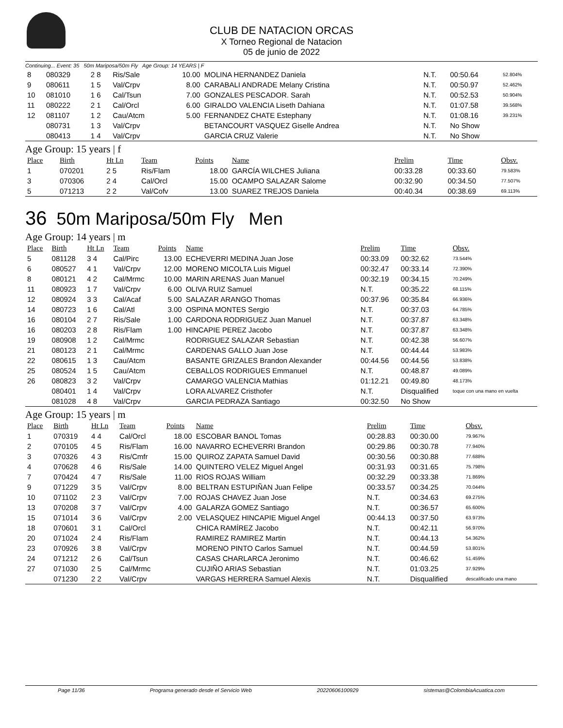CLUB DE NATACION ORCAS
X Torneo Regional de Natacion
05 de junio de 2022
Continuing... Event: 35 50m Mariposa/50m Fly Age Group: 14 YEARS | F
| 8 | 080329 | 2 8 | Ris/Sale | 10.00 | MOLINA HERNANDEZ Daniela | N.T. | 00:50.64 | 52.804% |
| 9 | 080611 | 1 5 | Val/Crpv | 8.00 | CARABALI ANDRADE Melany Cristina | N.T. | 00:50.97 | 52.462% |
| 10 | 081010 | 1 6 | Cal/Tsun | 7.00 | GONZALES PESCADOR. Sarah | N.T. | 00:52.53 | 50.904% |
| 11 | 080222 | 2 1 | Cal/Orcl | 6.00 | GIRALDO VALENCIA Liseth Dahiana | N.T. | 01:07.58 | 39.568% |
| 12 | 081107 | 1 2 | Cau/Atcm | 5.00 | FERNANDEZ CHATE Estephany | N.T. | 01:08.16 | 39.231% |
| | 080731 | 1 3 | Val/Crpv | | BETANCOURT VASQUEZ Giselle Andrea | N.T. | No Show | |
| | 080413 | 1 4 | Val/Crpv | | GARCIA CRUZ Valerie | N.T. | No Show | |
Age Group: 15 years | f
| Place | Birth | Ht Ln | Team | Points | Name | Prelim | Time | Obsv. |
| --- | --- | --- | --- | --- | --- | --- | --- | --- |
| 1 | 070201 | 2 5 | Ris/Flam | 18.00 | GARCÍA WILCHES Juliana | 00:33.28 | 00:33.60 | 79.583% |
| 3 | 070306 | 2 4 | Cal/Orcl | 15.00 | OCAMPO SALAZAR Salome | 00:32.90 | 00:34.50 | 77.507% |
| 5 | 071213 | 2 2 | Val/Cofv | 13.00 | SUAREZ TREJOS Daniela | 00:40.34 | 00:38.69 | 69.113% |
36 50m Mariposa/50m Fly Men
Age Group: 14 years | m
| Place | Birth | Ht Ln | Team | Points | Name | Prelim | Time | Obsv. |
| --- | --- | --- | --- | --- | --- | --- | --- | --- |
| 5 | 081128 | 3 4 | Cal/Pirc | 13.00 | ECHEVERRI MEDINA Juan Jose | 00:33.09 | 00:32.62 | 73.544% |
| 6 | 080527 | 4 1 | Val/Crpv | 12.00 | MORENO MICOLTA Luis Miguel | 00:32.47 | 00:33.14 | 72.390% |
| 8 | 080121 | 4 2 | Cal/Mrmc | 10.00 | MARIN ARENAS Juan Manuel | 00:32.19 | 00:34.15 | 70.249% |
| 11 | 080923 | 1 7 | Val/Crpv | 6.00 | OLIVA RUIZ Samuel | N.T. | 00:35.22 | 68.115% |
| 12 | 080924 | 3 3 | Cal/Acaf | 5.00 | SALAZAR ARANGO Thomas | 00:37.96 | 00:35.84 | 66.936% |
| 14 | 080723 | 1 6 | Cal/Atl | 3.00 | OSPINA MONTES Sergio | N.T. | 00:37.03 | 64.785% |
| 16 | 080104 | 2 7 | Ris/Sale | 1.00 | CARDONA RODRIGUEZ Juan Manuel | N.T. | 00:37.87 | 63.348% |
| 16 | 080203 | 2 8 | Ris/Flam | 1.00 | HINCAPIE PEREZ Jacobo | N.T. | 00:37.87 | 63.348% |
| 19 | 080908 | 1 2 | Cal/Mrmc | | RODRIGUEZ SALAZAR Sebastian | N.T. | 00:42.38 | 56.607% |
| 21 | 080123 | 2 1 | Cal/Mrmc | | CARDENAS GALLO Juan Jose | N.T. | 00:44.44 | 53.983% |
| 22 | 080615 | 1 3 | Cau/Atcm | | BASANTE GRIZALES Brandon Alexander | 00:44.56 | 00:44.56 | 53.838% |
| 25 | 080524 | 1 5 | Cau/Atcm | | CEBALLOS RODRIGUES Emmanuel | N.T. | 00:48.87 | 49.089% |
| 26 | 080823 | 3 2 | Val/Crpv | | CAMARGO VALENCIA Mathias | 01:12.21 | 00:49.80 | 48.173% |
| | 080401 | 1 4 | Val/Crpv | | LORA ALVAREZ Cristhofer | N.T. | Disqualified | toque con una mano en vuelta |
| | 081028 | 4 8 | Val/Crpv | | GARCIA PEDRAZA Santiago | 00:32.50 | No Show | |
Age Group: 15 years | m
| Place | Birth | Ht Ln | Team | Points | Name | Prelim | Time | Obsv. |
| --- | --- | --- | --- | --- | --- | --- | --- | --- |
| 1 | 070319 | 4 4 | Cal/Orcl | 18.00 | ESCOBAR BANOL Tomas | 00:28.83 | 00:30.00 | 79.967% |
| 2 | 070105 | 4 5 | Ris/Flam | 16.00 | NAVARRO ECHEVERRI Brandon | 00:29.86 | 00:30.78 | 77.940% |
| 3 | 070326 | 4 3 | Ris/Cmfr | 15.00 | QUIROZ ZAPATA Samuel David | 00:30.56 | 00:30.88 | 77.688% |
| 4 | 070628 | 4 6 | Ris/Sale | 14.00 | QUINTERO VELEZ Miguel Angel | 00:31.93 | 00:31.65 | 75.798% |
| 7 | 070424 | 4 7 | Ris/Sale | 11.00 | RIOS ROJAS William | 00:32.29 | 00:33.38 | 71.869% |
| 9 | 071229 | 3 5 | Val/Crpv | 8.00 | BELTRAN ESTUPIÑAN Juan Felipe | 00:33.57 | 00:34.25 | 70.044% |
| 10 | 071102 | 2 3 | Val/Crpv | 7.00 | ROJAS CHAVEZ Juan Jose | N.T. | 00:34.63 | 69.275% |
| 13 | 070208 | 3 7 | Val/Crpv | 4.00 | GALARZA GOMEZ Santiago | N.T. | 00:36.57 | 65.600% |
| 15 | 071014 | 3 6 | Val/Crpv | 2.00 | VELASQUEZ HINCAPIE Miguel Angel | 00:44.13 | 00:37.50 | 63.973% |
| 18 | 070601 | 3 1 | Cal/Orcl | | CHICA RAMÍREZ Jacobo | N.T. | 00:42.11 | 56.970% |
| 20 | 071024 | 2 4 | Ris/Flam | | RAMIREZ RAMIREZ Martin | N.T. | 00:44.13 | 54.362% |
| 23 | 070926 | 3 8 | Val/Crpv | | MORENO PINTO Carlos Samuel | N.T. | 00:44.59 | 53.801% |
| 24 | 071212 | 2 6 | Cal/Tsun | | CASAS CHARLARCA Jeronimo | N.T. | 00:46.62 | 51.459% |
| 27 | 071030 | 2 5 | Cal/Mrmc | | CUJIÑO ARIAS Sebastian | N.T. | 01:03.25 | 37.929% |
| | 071230 | 2 2 | Val/Crpv | | VARGAS HERRERA Samuel Alexis | N.T. | Disqualified | descalificado una mano |
Page 11/36 Programa generado desde el Servicio Web 20220606100929 sistemas@ColombiaAcuatica.com